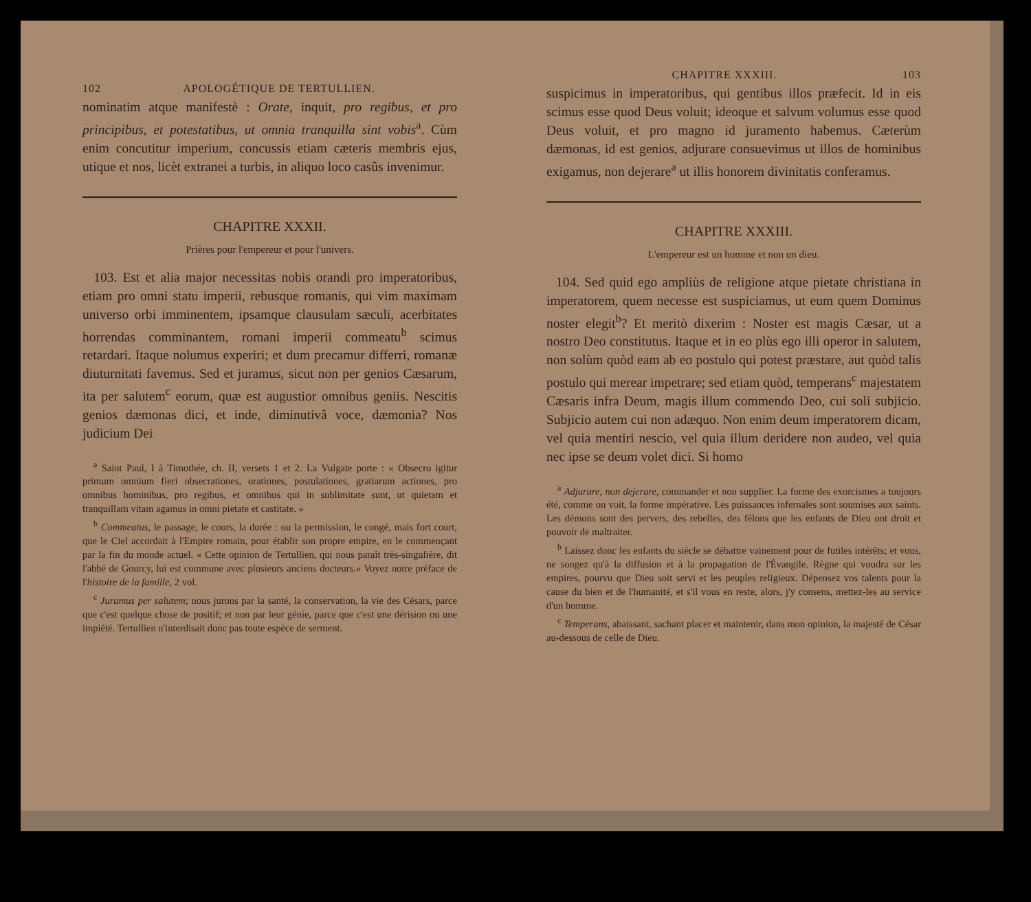102 APOLOGÉTIQUE DE TERTULLIEN.
nominatim atque manifestè : Orate, inquit, pro regibus, et pro principibus, et potestatibus, ut omnia tranquilla sint vobis<sup>a</sup>. Cùm enim concutitur imperium, concussis etiam cæteris membris ejus, utique et nos, licèt extranei a turbis, in aliquo loco casûs invenimur.
CHAPITRE XXXII.
Prières pour l'empereur et pour l'univers.
103. Est et alia major necessitas nobis orandi pro imperatoribus, etiam pro omni statu imperii, rebusque romanis, qui vim maximam universo orbi imminentem, ipsamque clausulam sæculi, acerbitates horrendas comminantem, romani imperii commeatu<sup>b</sup> scimus retardari. Itaque nolumus experiri; et dum precamur differri, romanæ diuturnitati favemus. Sed et juramus, sicut non per genios Cæsarum, ita per salutem<sup>c</sup> eorum, quæ est augustior omnibus geniis. Nescitis genios dæmonas dici, et inde, diminutivâ voce, dæmonia? Nos judicium Dei
<sup>a</sup> Saint Paul, I à Timothée, ch. II, versets 1 et 2. La Vulgate porte : « Obsecro igitur primum omnium fieri obsecrationes, orationes, postulationes, gratiarum actiones, pro omnibus hominibus, pro regibus, et omnibus qui in sublimitate sunt, ut quietam et tranquillam vitam agamus in omni pietate et castitate. »
<sup>b</sup> Commeatus, le passage, le cours, la durée : ou la permission, le congé, mais fort court, que le Ciel accordait à l'Empire romain, pour établir son propre empire, en le commençant par la fin du monde actuel. « Cette opinion de Tertullien, qui nous paraît très-singulière, dit l'abbé de Gourcy, lui est commune avec plusieurs anciens docteurs.» Voyez notre préface de l'histoire de la famille, 2 vol.
<sup>c</sup> Juramus per salutem; nous jurons par la santé, la conservation, la vie des Césars, parce que c'est quelque chose de positif; et non par leur génie, parce que c'est une dérision ou une impiété. Tertullien n'interdisait donc pas toute espèce de serment.
CHAPITRE XXXIII. 103
suspicimus in imperatoribus, qui gentibus illos præfecit. Id in eis scimus esse quod Deus voluit; ideoque et salvum volumus esse quod Deus voluit, et pro magno id juramento habemus. Cæterùm dæmonas, id est genios, adjurare consuevimus ut illos de hominibus exigamus, non dejerare<sup>a</sup> ut illis honorem divinitatis conferamus.
CHAPITRE XXXIII.
L'empereur est un homme et non un dieu.
104. Sed quid ego ampliùs de religione atque pietate christiana in imperatorem, quem necesse est suspiciamus, ut eum quem Dominus noster elegit<sup>b</sup>? Et meritò dixerim : Noster est magis Cæsar, ut a nostro Deo constitutus. Itaque et in eo plùs ego illi operor in salutem, non solùm quòd eam ab eo postulo qui potest præstare, aut quòd talis postulo qui merear impetrare; sed etiam quòd, temperans<sup>c</sup> majestatem Cæsaris infra Deum, magis illum commendo Deo, cui soli subjicio. Subjicio autem cui non adæquo. Non enim deum imperatorem dicam, vel quia mentiri nescio, vel quia illum deridere non audeo, vel quia nec ipse se deum volet dici. Si homo
<sup>a</sup> Adjurare, non dejerare, commander et non supplier. La forme des exorcismes a toujours été, comme on voit, la forme impérative. Les puissances infernales sont soumises aux saints. Les démons sont des pervers, des rebelles, des félons que les enfants de Dieu ont droit et pouvoir de maltraiter.
<sup>b</sup> Laissez donc les enfants du siècle se débattre vainement pour de futiles intérêts; et vous, ne songez qu'à la diffusion et à la propagation de l'Évangile. Règne qui voudra sur les empires, pourvu que Dieu soit servi et les peuples religieux. Dépensez vos talents pour la cause du bien et de l'humanité, et s'il vous en reste, alors, j'y consens, mettez-les au service d'un homme.
<sup>c</sup> Temperans, abaissant, sachant placer et maintenir, dans mon opinion, la majesté de César au-dessous de celle de Dieu.